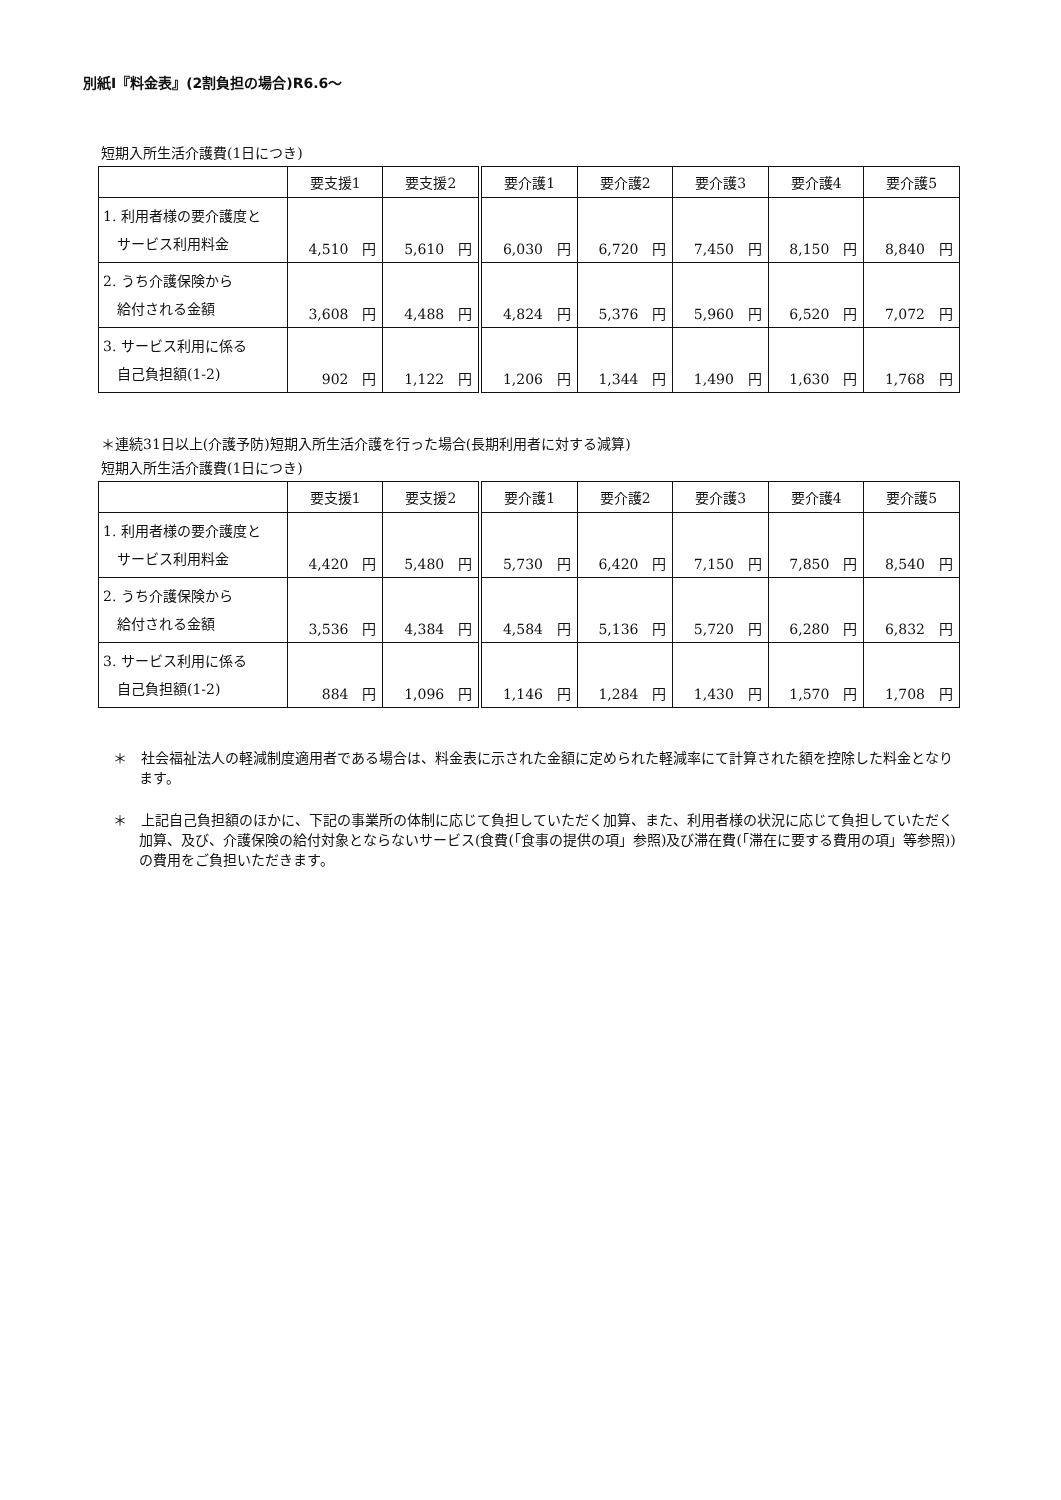別紙Ⅰ『料金表』(2割負担の場合)R6.6～
短期入所生活介護費(1日につき)
| | 要支援1 | 要支援2 | 要介護1 | 要介護2 | 要介護3 | 要介護4 | 要介護5 |
| --- | --- | --- | --- | --- | --- | --- | --- |
| 1. 利用者様の要介護度と サービス利用料金 | 4,510 円 | 5,610 円 | 6,030 円 | 6,720 円 | 7,450 円 | 8,150 円 | 8,840 円 |
| 2. うち介護保険から 給付される金額 | 3,608 円 | 4,488 円 | 4,824 円 | 5,376 円 | 5,960 円 | 6,520 円 | 7,072 円 |
| 3. サービス利用に係る 自己負担額(1-2) | 902 円 | 1,122 円 | 1,206 円 | 1,344 円 | 1,490 円 | 1,630 円 | 1,768 円 |
＊連続31日以上(介護予防)短期入所生活介護を行った場合(長期利用者に対する減算)
短期入所生活介護費(1日につき)
| | 要支援1 | 要支援2 | 要介護1 | 要介護2 | 要介護3 | 要介護4 | 要介護5 |
| --- | --- | --- | --- | --- | --- | --- | --- |
| 1. 利用者様の要介護度と サービス利用料金 | 4,420 円 | 5,480 円 | 5,730 円 | 6,420 円 | 7,150 円 | 7,850 円 | 8,540 円 |
| 2. うち介護保険から 給付される金額 | 3,536 円 | 4,384 円 | 4,584 円 | 5,136 円 | 5,720 円 | 6,280 円 | 6,832 円 |
| 3. サービス利用に係る 自己負担額(1-2) | 884 円 | 1,096 円 | 1,146 円 | 1,284 円 | 1,430 円 | 1,570 円 | 1,708 円 |
＊　社会福祉法人の軽減制度適用者である場合は、料金表に示された金額に定められた軽減率にて計算された額を控除した料金となります。
＊　上記自己負担額のほかに、下記の事業所の体制に応じて負担していただく加算、また、利用者様の状況に応じて負担していただく加算、及び、介護保険の給付対象とならないサービス(食費(「食事の提供の項」参照)及び滞在費(「滞在に要する費用の項」等参照))の費用をご負担いただきます。